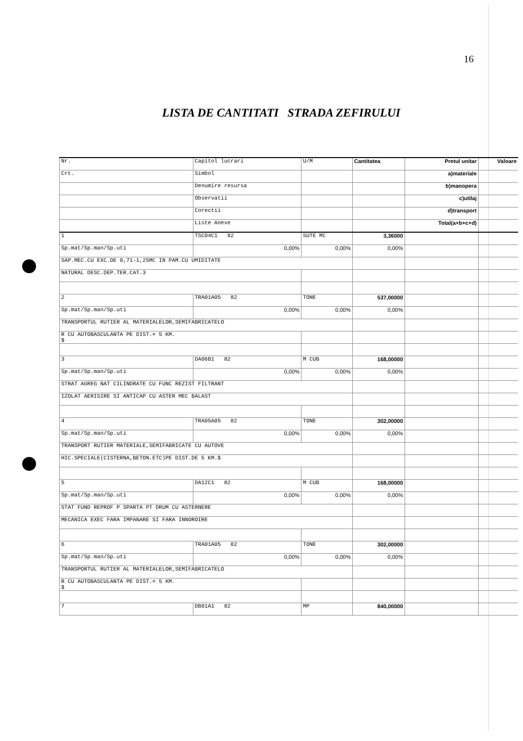16
LISTA DE CANTITATI STRADA ZEFIRULUI
| Nr. | Capitol lucrari | U/M | Cantitatea | Pretul unitar | Valoare |
| --- | --- | --- | --- | --- | --- |
| Crt. | Simbol | | | a)materiale | |
| | Denumire resursa | | | b)manopera | |
| | Observatii | | | c)utilaj | |
| | Corectii | | | d)transport | |
| | Liste Anexe | | | Total(a+b+c+d) | |
| 1 | TSC04C1 82 | SUTE MC | 3,36000 | | |
| Sp.mat/Sp.man/Sp.uti | 0,00% | 0,00% | 0,00% | | |
| SAP.MEC.CU EXC.DE 0,71-1,25MC IN PAM.CU UMIDITATE | | | | | |
| NATURAL DESC.DEP.TER.CAT.3 | | | | | |
| 2 | TRA01A05 82 | TONE | 537,00000 | | |
| Sp.mat/Sp.man/Sp.uti | 0,00% | 0,00% | 0,00% | | |
| TRANSPORTUL RUTIER AL MATERIALELOR,SEMIFABRICATELO | | | | | |
| R CU AUTOBASCULANTA PE DIST.= 5 KM. $ | | | | | |
| 3 | DA06B1 82 | M CUB | 168,00000 | | |
| Sp.mat/Sp.man/Sp.uti | 0,00% | 0,00% | 0,00% | | |
| STRAT AGREG NAT CILINDRATE CU FUNC REZIST FILTRANT | | | | | |
| IZOLAT AERISIRE SI ANTICAP CU ASTER MEC BALAST | | | | | |
| 4 | TRA05A05 82 | TONE | 302,00000 | | |
| Sp.mat/Sp.man/Sp.uti | 0,00% | 0,00% | 0,00% | | |
| TRANSPORT RUTIER MATERIALE,SEMIFABRICATE CU AUTOVE | | | | | |
| HIC.SPECIALE(CISTERNA,BETON.ETC)PE DIST.DE 5 KM.$ | | | | | |
| 5 | DA12C1 82 | M CUB | 168,00000 | | |
| Sp.mat/Sp.man/Sp.uti | 0,00% | 0,00% | 0,00% | | |
| STAT FUND REPROF P SPARTA PT DRUM CU ASTERNERE | | | | | |
| MECANICA EXEC FARA IMPANARE SI FARA INNOROIRE | | | | | |
| 6 | TRA01A05 82 | TONE | 302,00000 | | |
| Sp.mat/Sp.man/Sp.uti | 0,00% | 0,00% | 0,00% | | |
| TRANSPORTUL RUTIER AL MATERIALELOR,SEMIFABRICATELO | | | | | |
| R CU AUTOBASCULANTA PE DIST.= 5 KM. $ | | | | | |
| 7 | DB01A1 82 | MP | 840,00000 | | |